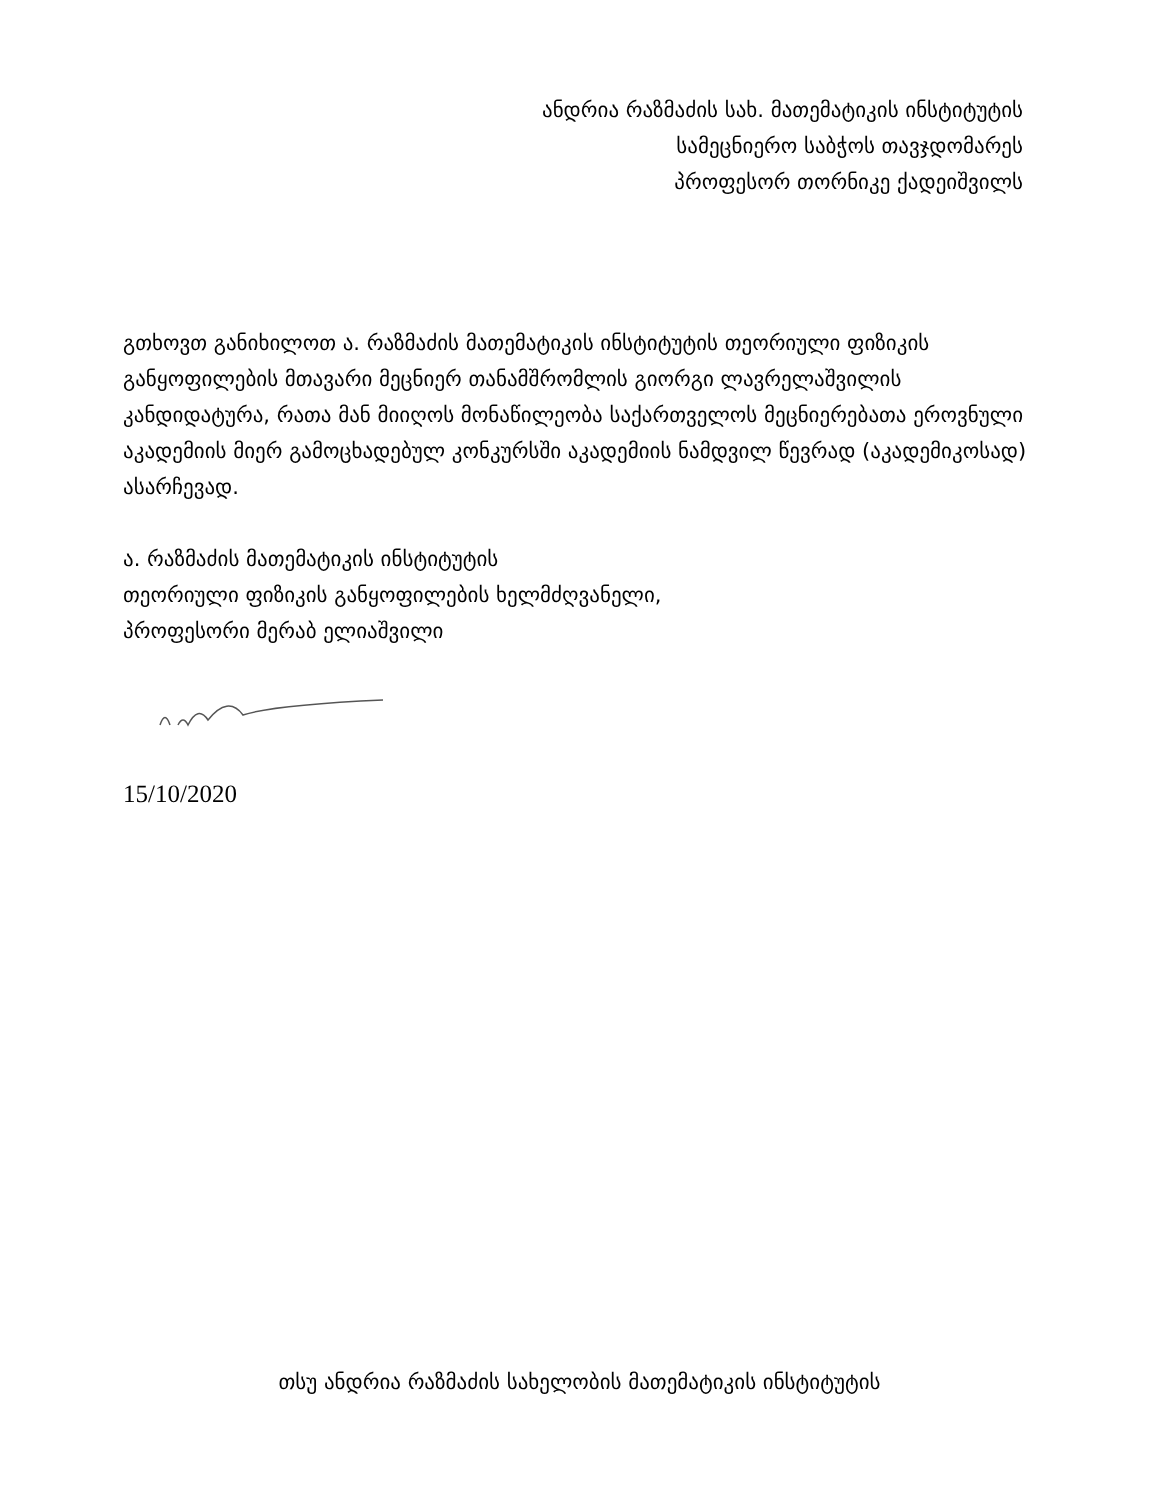ანდრია რაზმაძის სახ. მათემატიკის ინსტიტუტის
სამეცნიერო საბჭოს თავჯდომარეს
პროფესორ თორნიკე ქადეიშვილს
გთხოვთ განიხილოთ ა. რაზმაძის მათემატიკის ინსტიტუტის თეორიული ფიზიკის განყოფილების მთავარი მეცნიერ თანამშრომლის გიორგი ლავრელაშვილის კანდიდატურა, რათა მან მიიღოს მონაწილეობა საქართველოს მეცნიერებათა ეროვნული აკადემიის მიერ გამოცხადებულ კონკურსში აკადემიის ნამდვილ წევრად (აკადემიკოსად) ასარჩევად.
ა. რაზმაძის მათემატიკის ინსტიტუტის
თეორიული ფიზიკის განყოფილების ხელმძღვანელი,
პროფესორი მერაბ ელიაშვილი
15/10/2020
თსუ ანდრია რაზმაძის სახელობის მათემატიკის ინსტიტუტის